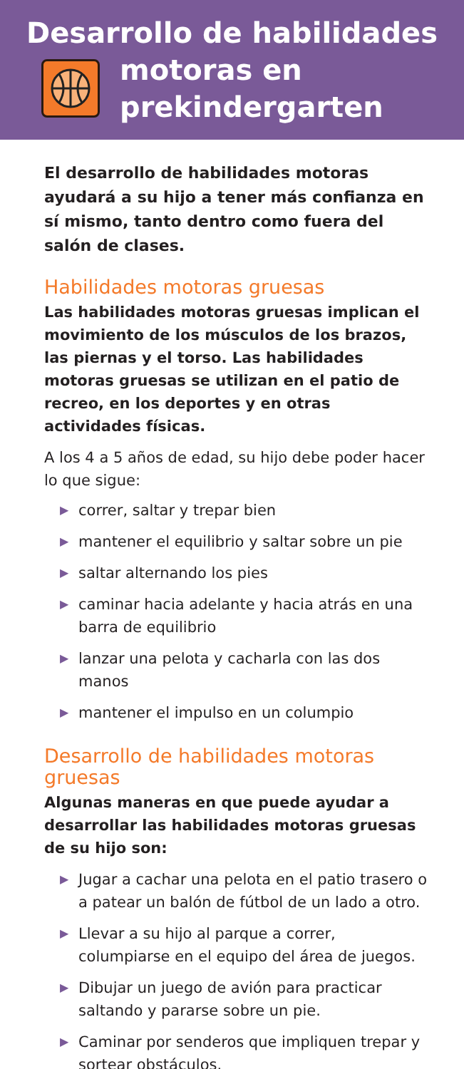Desarrollo de habilidades
motoras en
prekindergarten
El desarrollo de habilidades motoras ayudará a su hijo a tener más confianza en sí mismo, tanto dentro como fuera del salón de clases.
Habilidades motoras gruesas
Las habilidades motoras gruesas implican el movimiento de los músculos de los brazos, las piernas y el torso. Las habilidades motoras gruesas se utilizan en el patio de recreo, en los deportes y en otras actividades físicas.
A los 4 a 5 años de edad, su hijo debe poder hacer lo que sigue:
▶ correr, saltar y trepar bien
▶ mantener el equilibrio y saltar sobre un pie
▶ saltar alternando los pies
▶ caminar hacia adelante y hacia atrás en una barra de equilibrio
▶ lanzar una pelota y cacharla con las dos manos
▶ mantener el impulso en un columpio
Desarrollo de habilidades motoras gruesas
Algunas maneras en que puede ayudar a desarrollar las habilidades motoras gruesas de su hijo son:
▶ Jugar a cachar una pelota en el patio trasero o a patear un balón de fútbol de un lado a otro.
▶ Llevar a su hijo al parque a correr, columpiarse en el equipo del área de juegos.
▶ Dibujar un juego de avión para practicar saltando y pararse sobre un pie.
▶ Caminar por senderos que impliquen trepar y sortear obstáculos.